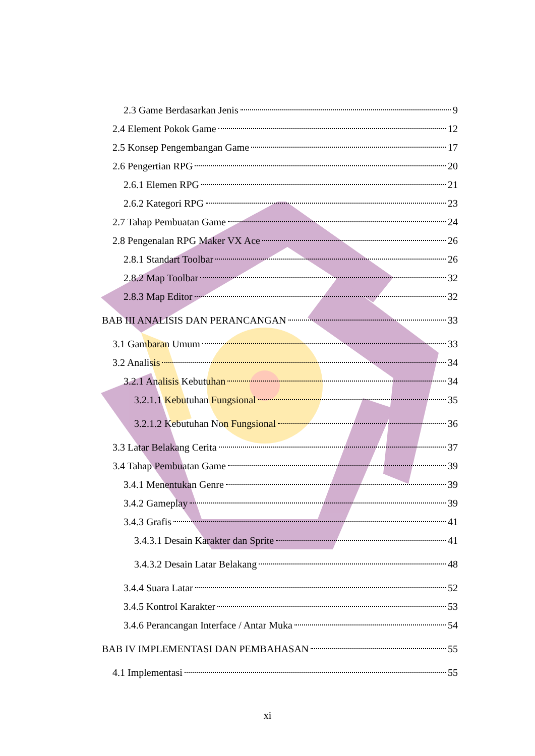2.3 Game Berdasarkan Jenis 9
2.4 Element Pokok Game 12
2.5 Konsep Pengembangan Game 17
2.6 Pengertian RPG 20
2.6.1 Elemen RPG 21
2.6.2 Kategori RPG 23
2.7 Tahap Pembuatan Game 24
2.8 Pengenalan RPG Maker VX Ace 26
2.8.1 Standart Toolbar 26
2.8.2 Map Toolbar 32
2.8.3 Map Editor 32
BAB III ANALISIS DAN PERANCANGAN 33
3.1 Gambaran Umum 33
3.2 Analisis 34
3.2.1 Analisis Kebutuhan 34
3.2.1.1 Kebutuhan Fungsional 35
3.2.1.2 Kebutuhan Non Fungsional 36
3.3 Latar Belakang Cerita 37
3.4 Tahap Pembuatan Game 39
3.4.1 Menentukan Genre 39
3.4.2 Gameplay 39
3.4.3 Grafis 41
3.4.3.1 Desain Karakter dan Sprite 41
3.4.3.2 Desain Latar Belakang 48
3.4.4 Suara Latar 52
3.4.5 Kontrol Karakter 53
3.4.6 Perancangan Interface / Antar Muka 54
BAB IV IMPLEMENTASI DAN PEMBAHASAN 55
4.1 Implementasi 55
xi